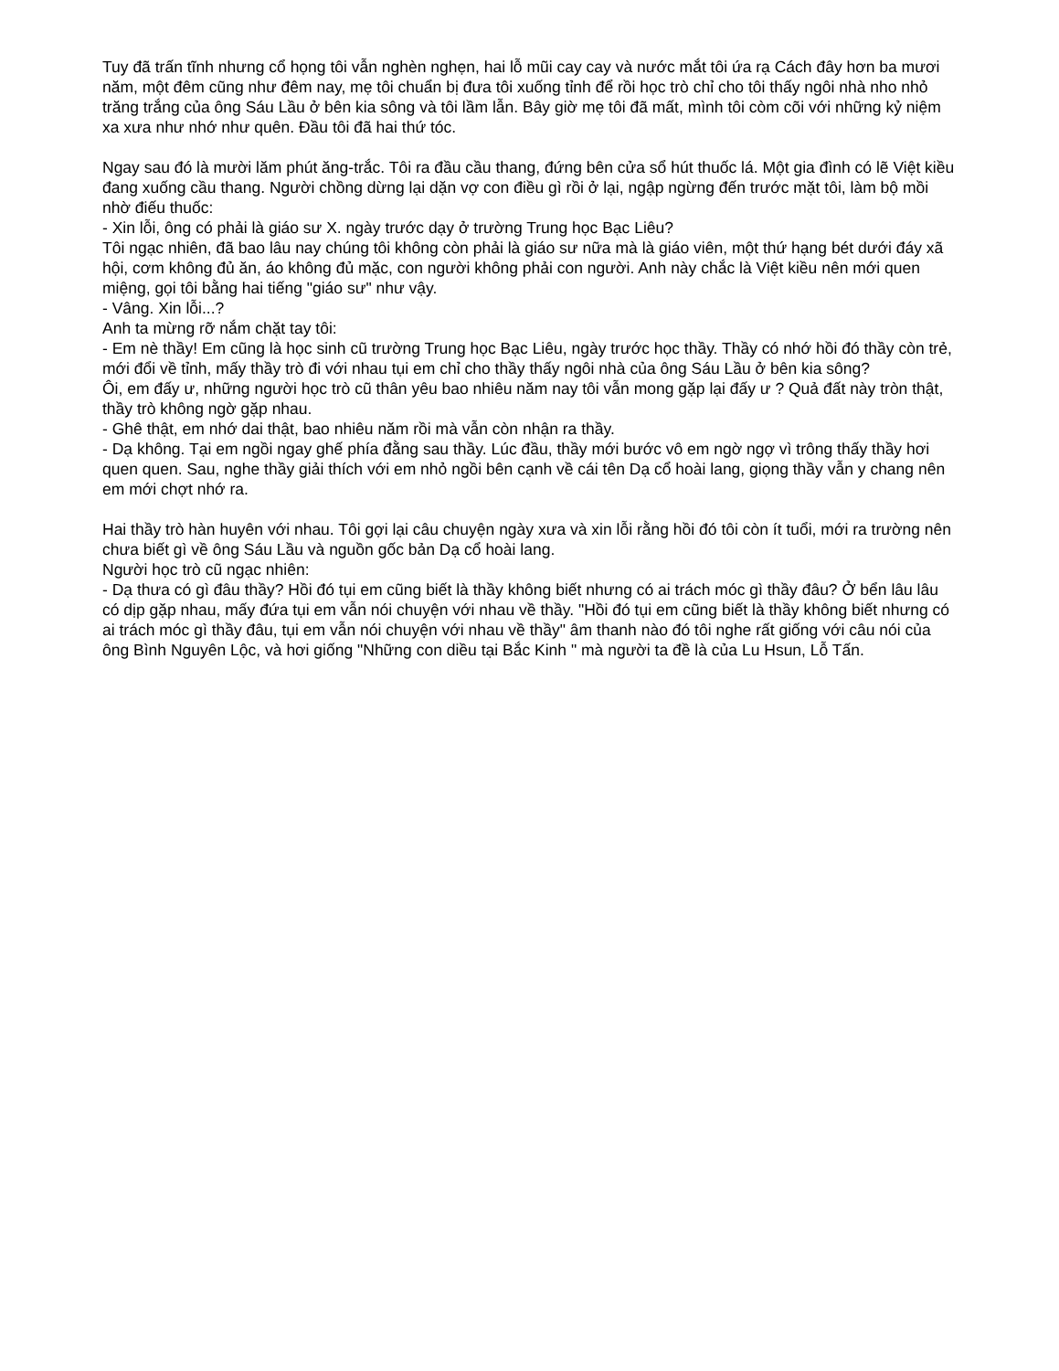Tuy đã trấn tĩnh nhưng cổ họng tôi vẫn nghèn nghẹn, hai lỗ mũi cay cay và nước mắt tôi ứa rạ Cách đây hơn ba mươi năm, một đêm cũng như đêm nay, mẹ tôi chuẩn bị đưa tôi xuống tỉnh để rồi học trò chỉ cho tôi thấy ngôi nhà nho nhỏ trăng trắng của ông Sáu Lầu ở bên kia sông và tôi lầm lẫn. Bây giờ mẹ tôi đã mất, mình tôi còm cõi với những kỷ niệm xa xưa như nhớ như quên. Đầu tôi đã hai thứ tóc.
Ngay sau đó là mười lăm phút ăng-trắc. Tôi ra đầu cầu thang, đứng bên cửa sổ hút thuốc lá. Một gia đình có lẽ Việt kiều đang xuống cầu thang. Người chồng dừng lại dặn vợ con điều gì rồi ở lại, ngập ngừng đến trước mặt tôi, làm bộ mồi nhờ điếu thuốc:
- Xin lỗi, ông có phải là giáo sư X. ngày trước dạy ở trường Trung học Bạc Liêu?
Tôi ngạc nhiên, đã bao lâu nay chúng tôi không còn phải là giáo sư nữa mà là giáo viên, một thứ hạng bét dưới đáy xã hội, cơm không đủ ăn, áo không đủ mặc, con người không phải con người. Anh này chắc là Việt kiều nên mới quen miệng, gọi tôi bằng hai tiếng "giáo sư" như vậy.
- Vâng. Xin lỗi...?
Anh ta mừng rỡ nắm chặt tay tôi:
- Em nè thầy! Em cũng là học sinh cũ trường Trung học Bạc Liêu, ngày trước học thầy. Thầy có nhớ hồi đó thầy còn trẻ, mới đổi về tỉnh, mấy thầy trò đi với nhau tụi em chỉ cho thầy thấy ngôi nhà của ông Sáu Lầu ở bên kia sông?
Ôi, em đấy ư, những người học trò cũ thân yêu bao nhiêu năm nay tôi vẫn mong gặp lại đấy ư ? Quả đất này tròn thật, thầy trò không ngờ gặp nhau.
- Ghê thật, em nhớ dai thật, bao nhiêu năm rồi mà vẫn còn nhận ra thầy.
- Dạ không. Tại em ngồi ngay ghế phía đằng sau thầy. Lúc đầu, thầy mới bước vô em ngờ ngợ vì trông thấy thầy hơi quen quen. Sau, nghe thầy giải thích với em nhỏ ngồi bên cạnh về cái tên Dạ cổ hoài lang, giọng thầy vẫn y chang nên em mới chợt nhớ ra.
Hai thầy trò hàn huyên với nhau. Tôi gợi lại câu chuyện ngày xưa và xin lỗi rằng hồi đó tôi còn ít tuổi, mới ra trường nên chưa biết gì về ông Sáu Lầu và nguồn gốc bản Dạ cổ hoài lang.
Người học trò cũ ngạc nhiên:
- Dạ thưa có gì đâu thầy? Hồi đó tụi em cũng biết là thầy không biết nhưng có ai trách móc gì thầy đâu? Ở bển lâu lâu có dịp gặp nhau, mấy đứa tụi em vẫn nói chuyện với nhau về thầy. "Hồi đó tụi em cũng biết là thầy không biết nhưng có ai trách móc gì thầy đâu, tụi em vẫn nói chuyện với nhau về thầy" âm thanh nào đó tôi nghe rất giống với câu nói của ông Bình Nguyên Lộc, và hơi giống "Những con diều tại Bắc Kinh " mà người ta đề là của Lu Hsun, Lỗ Tấn.